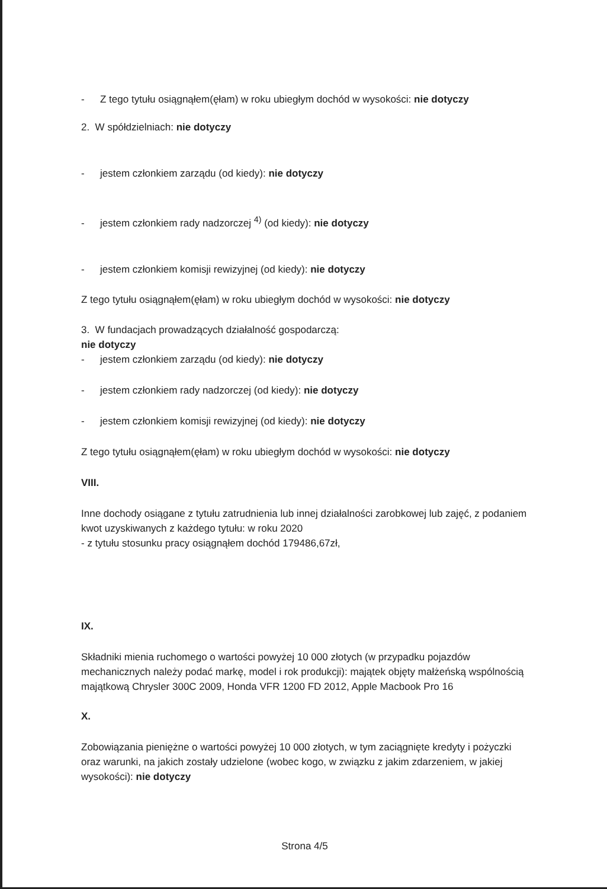- Z tego tytułu osiągnąłem(ęłam) w roku ubiegłym dochód w wysokości: nie dotyczy
2. W spółdzielniach: nie dotyczy
- jestem członkiem zarządu (od kiedy): nie dotyczy
- jestem członkiem rady nadzorczej <sup>4)</sup> (od kiedy): nie dotyczy
- jestem członkiem komisji rewizyjnej (od kiedy): nie dotyczy
Z tego tytułu osiągnąłem(ęłam) w roku ubiegłym dochód w wysokości: nie dotyczy
3. W fundacjach prowadzących działalność gospodarczą:
nie dotyczy
- jestem członkiem zarządu (od kiedy): nie dotyczy
- jestem członkiem rady nadzorczej (od kiedy): nie dotyczy
- jestem członkiem komisji rewizyjnej (od kiedy): nie dotyczy
Z tego tytułu osiągnąłem(ęłam) w roku ubiegłym dochód w wysokości: nie dotyczy
VIII.
Inne dochody osiągane z tytułu zatrudnienia lub innej działalności zarobkowej lub zajęć, z podaniem kwot uzyskiwanych z każdego tytułu: w roku 2020
- z tytułu stosunku pracy osiągnąłem dochód 179486,67zł,
IX.
Składniki mienia ruchomego o wartości powyżej 10 000 złotych (w przypadku pojazdów mechanicznych należy podać markę, model i rok produkcji): majątek objęty małżeńską wspólnością majątkową Chrysler 300C 2009, Honda VFR 1200 FD 2012, Apple Macbook Pro 16
X.
Zobowiązania pieniężne o wartości powyżej 10 000 złotych, w tym zaciągnięte kredyty i pożyczki oraz warunki, na jakich zostały udzielone (wobec kogo, w związku z jakim zdarzeniem, w jakiej wysokości): nie dotyczy
Strona 4/5